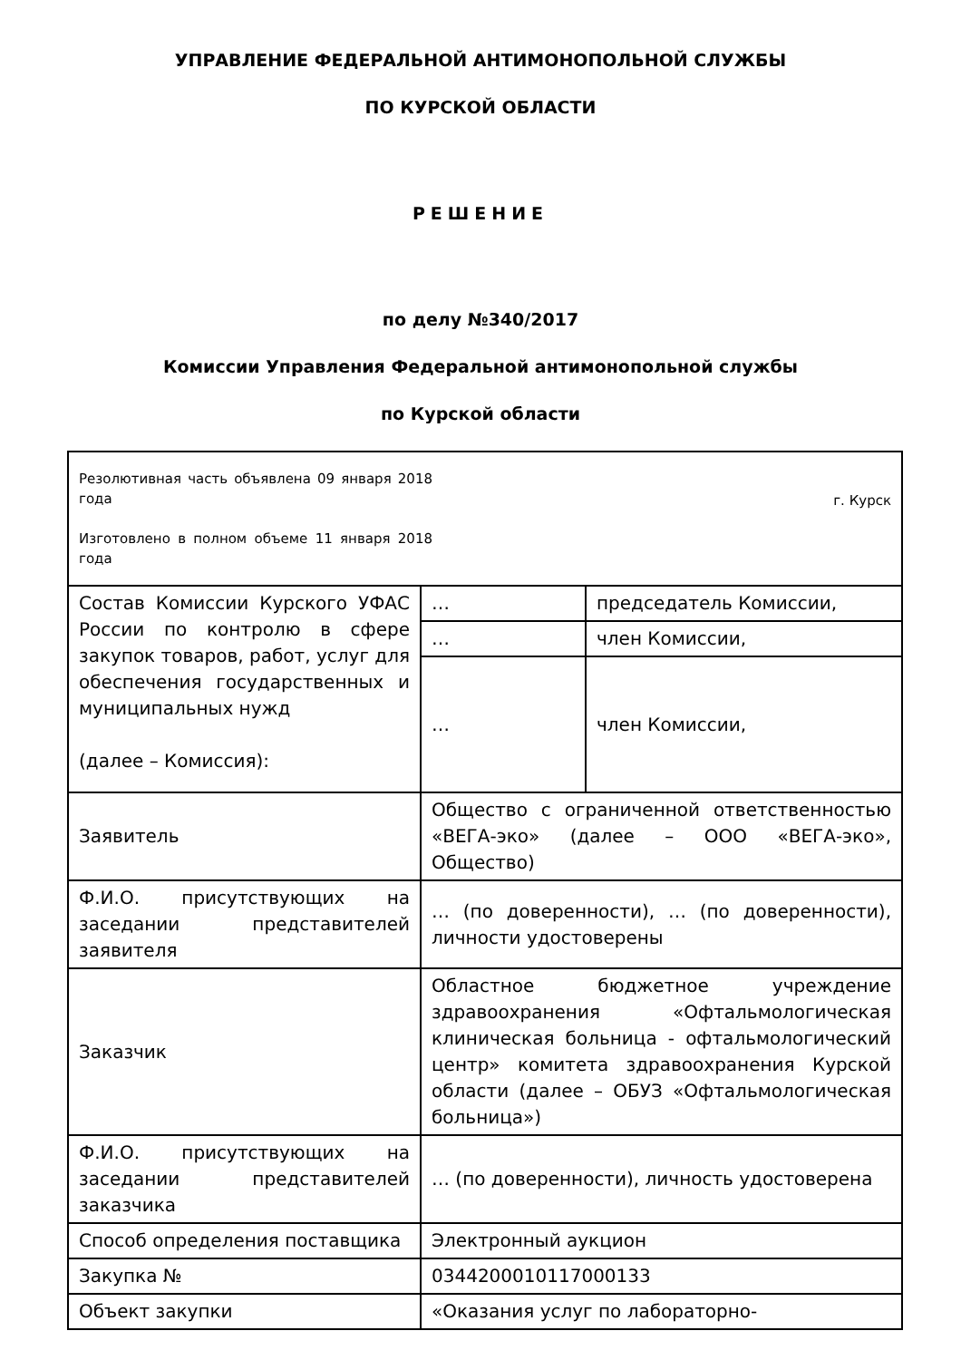УПРАВЛЕНИЕ ФЕДЕРАЛЬНОЙ АНТИМОНОПОЛЬНОЙ СЛУЖБЫ
ПО КУРСКОЙ ОБЛАСТИ
РЕШЕНИЕ
по делу №340/2017
Комиссии Управления Федеральной антимонопольной службы
по Курской области
| Резолютивная часть объявлена 09 января 2018 года Изготовлено в полном объеме 11 января 2018 года г. Курск | | |
| Состав Комиссии Курского УФАС России по контролю в сфере закупок товаров, работ, услуг для обеспечения государственных и муниципальных нужд (далее – Комиссия): | … | председатель Комиссии, |
| | … | член Комиссии, |
| | … | член Комиссии, |
| Заявитель | Общество с ограниченной ответственностью «ВЕГА-эко» (далее – ООО «ВЕГА-эко», Общество) | |
| Ф.И.О. присутствующих на заседании представителей заявителя | … (по доверенности), … (по доверенности), личности удостоверены | |
| Заказчик | Областное бюджетное учреждение здравоохранения «Офтальмологическая клиническая больница - офтальмологический центр» комитета здравоохранения Курской области (далее – ОБУЗ «Офтальмологическая больница») | |
| Ф.И.О. присутствующих на заседании представителей заказчика | … (по доверенности), личность удостоверена | |
| Способ определения поставщика | Электронный аукцион | |
| Закупка № | 0344200010117000133 | |
| Объект закупки | «Оказания услуг по лабораторно- | |